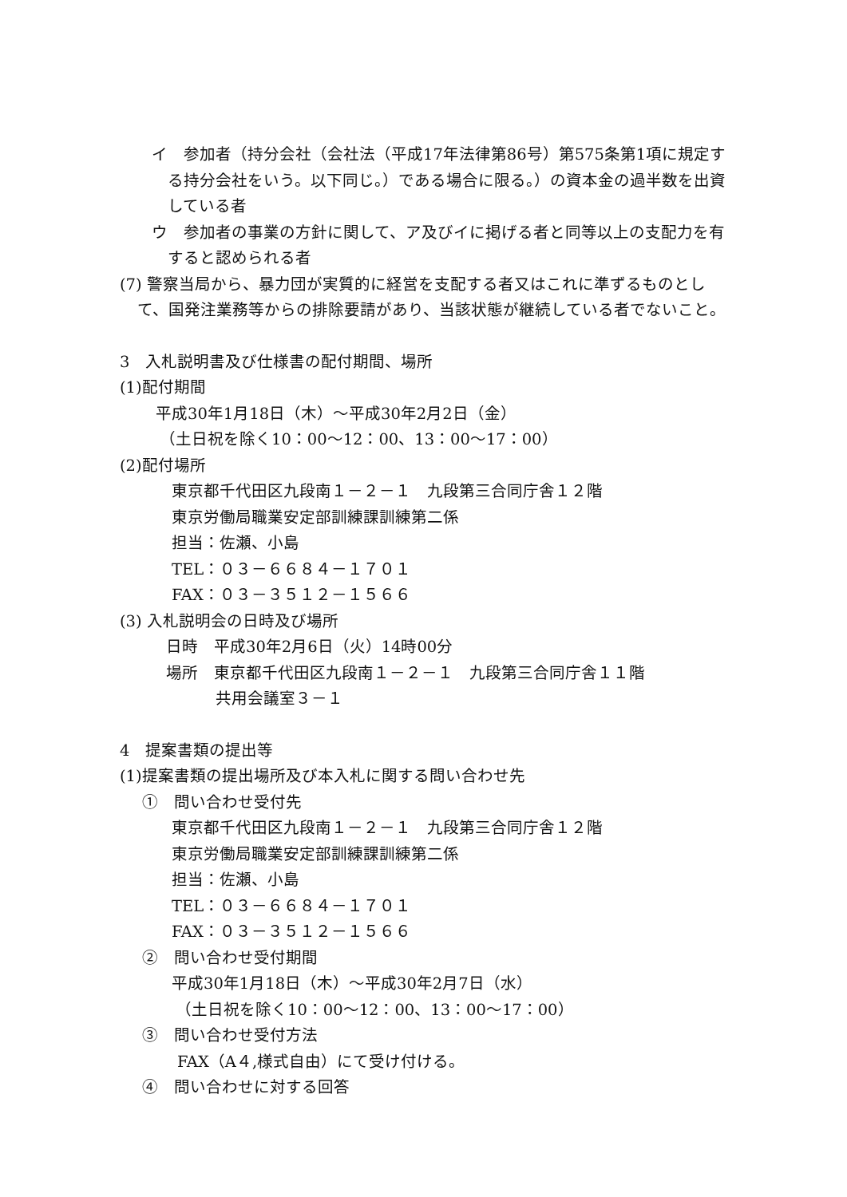イ　参加者（持分会社（会社法（平成17年法律第86号）第575条第1項に規定する持分会社をいう。以下同じ。）である場合に限る。）の資本金の過半数を出資している者
ウ　参加者の事業の方針に関して、ア及びイに掲げる者と同等以上の支配力を有すると認められる者
(7) 警察当局から、暴力団が実質的に経営を支配する者又はこれに準ずるものとして、国発注業務等からの排除要請があり、当該状態が継続している者でないこと。
3　入札説明書及び仕様書の配付期間、場所
(1)配付期間
平成30年1月18日（木）～平成30年2月2日（金）
（土日祝を除く10：00～12：00、13：00～17：00）
(2)配付場所
東京都千代田区九段南１－２－１　九段第三合同庁舎１２階
東京労働局職業安定部訓練課訓練第二係
担当：佐瀬、小島
TEL：０３－６６８４－１７０１
FAX：０３－３５１２－１５６６
(3) 入札説明会の日時及び場所
日時　平成30年2月6日（火）14時00分
場所　東京都千代田区九段南１－２－１　九段第三合同庁舎１１階
共用会議室３－１
4　提案書類の提出等
(1)提案書類の提出場所及び本入札に関する問い合わせ先
①　問い合わせ受付先
東京都千代田区九段南１－２－１　九段第三合同庁舎１２階
東京労働局職業安定部訓練課訓練第二係
担当：佐瀬、小島
TEL：０３－６６８４－１７０１
FAX：０３－３５１２－１５６６
②　問い合わせ受付期間
平成30年1月18日（木）～平成30年2月7日（水）
（土日祝を除く10：00～12：00、13：00～17：00）
③　問い合わせ受付方法
FAX（A４,様式自由）にて受け付ける。
④　問い合わせに対する回答